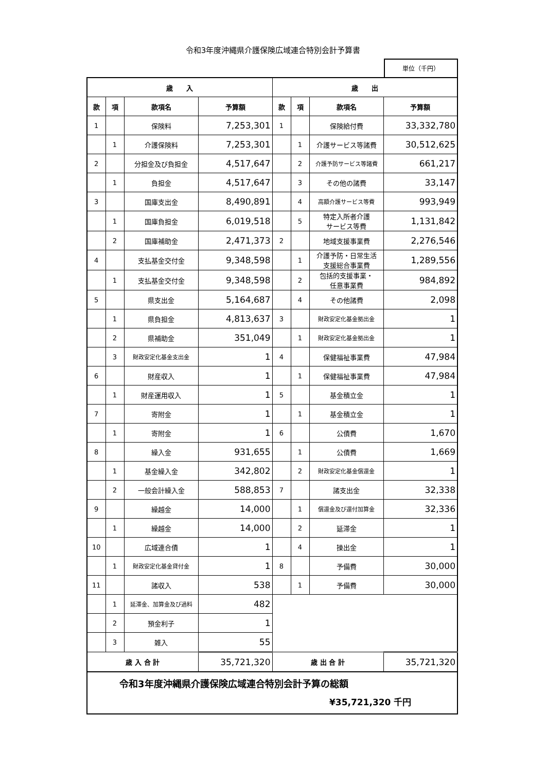令和3年度沖縄県介護保険広域連合特別会計予算書
単位（千円）
| 歳 入 | | | | 歳 出 | | | |
| --- | --- | --- | --- | --- | --- | --- | --- |
| 款 | 項 | 款項名 | 予算額 | 款 | 項 | 款項名 | 予算額 |
| 1 | | 保険料 | 7,253,301 | 1 | | 保険給付費 | 33,332,780 |
| | 1 | 介護保険料 | 7,253,301 | | 1 | 介護サービス等諸費 | 30,512,625 |
| 2 | | 分担金及び負担金 | 4,517,647 | | 2 | 介護予防サービス等諸費 | 661,217 |
| | 1 | 負担金 | 4,517,647 | | 3 | その他の諸費 | 33,147 |
| 3 | | 国庫支出金 | 8,490,891 | | 4 | 高額介護サービス等費 | 993,949 |
| | 1 | 国庫負担金 | 6,019,518 | | 5 | 特定入所者介護 サービス等費 | 1,131,842 |
| | 2 | 国庫補助金 | 2,471,373 | 2 | | 地域支援事業費 | 2,276,546 |
| 4 | | 支払基金交付金 | 9,348,598 | | 1 | 介護予防・日常生活 支援総合事業費 | 1,289,556 |
| | 1 | 支払基金交付金 | 9,348,598 | | 2 | 包括的支援事業・ 任意事業費 | 984,892 |
| 5 | | 県支出金 | 5,164,687 | | 4 | その他諸費 | 2,098 |
| | 1 | 県負担金 | 4,813,637 | 3 | | 財政安定化基金拠出金 | 1 |
| | 2 | 県補助金 | 351,049 | | 1 | 財政安定化基金拠出金 | 1 |
| | 3 | 財政安定化基金支出金 | 1 | 4 | | 保健福祉事業費 | 47,984 |
| 6 | | 財産収入 | 1 | | 1 | 保健福祉事業費 | 47,984 |
| | 1 | 財産運用収入 | 1 | 5 | | 基金積立金 | 1 |
| 7 | | 寄附金 | 1 | | 1 | 基金積立金 | 1 |
| | 1 | 寄附金 | 1 | 6 | | 公債費 | 1,670 |
| 8 | | 繰入金 | 931,655 | | 1 | 公債費 | 1,669 |
| | 1 | 基金繰入金 | 342,802 | | 2 | 財政安定化基金償還金 | 1 |
| | 2 | 一般会計繰入金 | 588,853 | 7 | | 諸支出金 | 32,338 |
| 9 | | 繰越金 | 14,000 | | 1 | 償還金及び還付加算金 | 32,336 |
| | 1 | 繰越金 | 14,000 | | 2 | 延滞金 | 1 |
| 10 | | 広域連合債 | 1 | | 4 | 操出金 | 1 |
| | 1 | 財政安定化基金貸付金 | 1 | 8 | | 予備費 | 30,000 |
| 11 | | 諸収入 | 538 | | 1 | 予備費 | 30,000 |
| | 1 | 延滞金、加算金及び過料 | 482 | | | | |
| | 2 | 預金利子 | 1 | | | | |
| | 3 | 雑入 | 55 | | | | |
| 歳 入 合 計 | | | 35,721,320 | 歳 出 合 計 | | | 35,721,320 |
令和3年度沖縄県介護保険広域連合特別会計予算の総額
¥35,721,320 千円